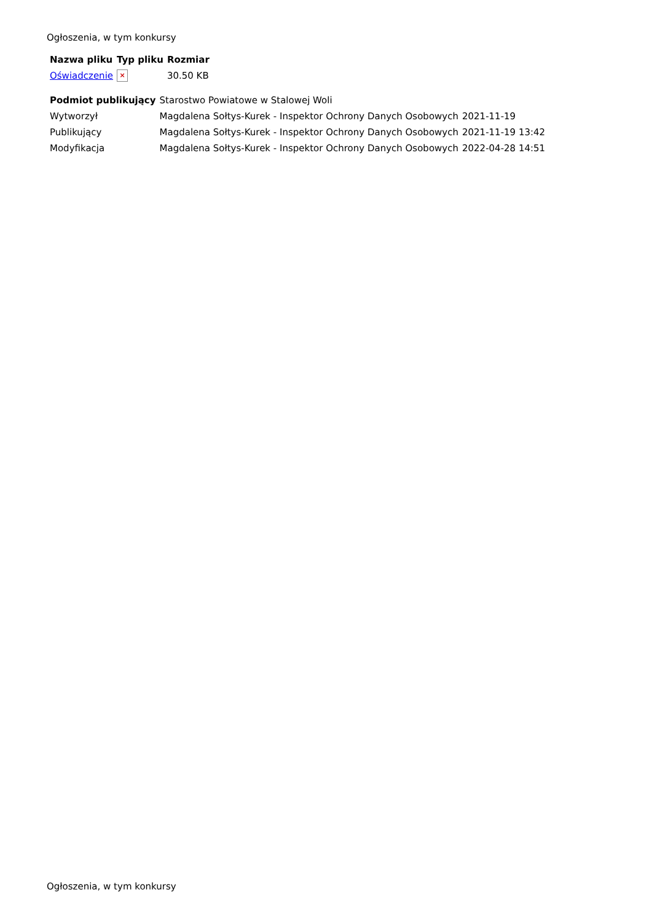Ogłoszenia, w tym konkursy
| Nazwa pliku | Typ pliku | Rozmiar |
| --- | --- | --- |
| Oświadczenie | × | 30.50 KB |
| Podmiot publikujący | Starostwo Powiatowe w Stalowej Woli | |
| Wytworzył | Magdalena Sołtys-Kurek - Inspektor Ochrony Danych Osobowych | 2021-11-19 |
| Publikujący | Magdalena Sołtys-Kurek - Inspektor Ochrony Danych Osobowych | 2021-11-19 13:42 |
| Modyfikacja | Magdalena Sołtys-Kurek - Inspektor Ochrony Danych Osobowych | 2022-04-28 14:51 |
Ogłoszenia, w tym konkursy